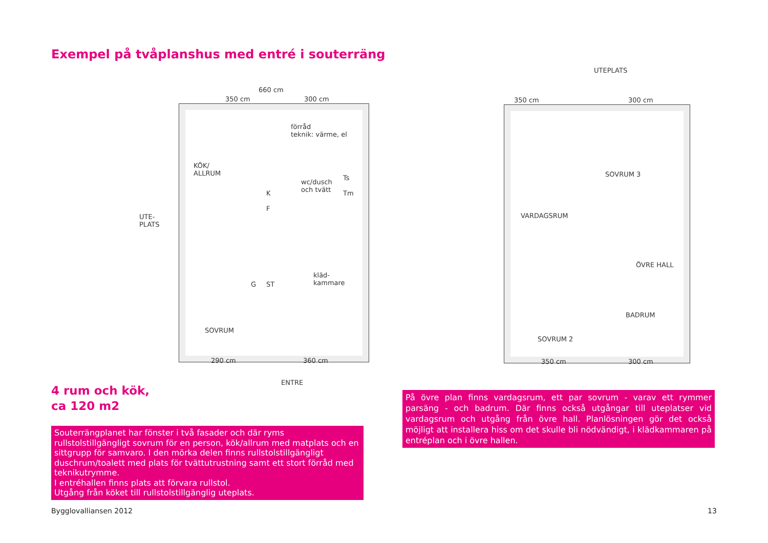Exempel på tvåplanshus med entré i souterräng
660 cm
350 cm 300 cm
förråd
teknik: värme, el
KÖK/
ALLRUM
wc/dusch
och tvätt
Ts
Tm
K
F
UTE-
PLATS
kläd-
kammare
G ST
SOVRUM
290 cm 360 cm
ENTRE
UTEPLATS
350 cm 300 cm
SOVRUM 3
VARDAGSRUM
ÖVRE HALL
BADRUM
SOVRUM 2
350 cm 300 cm
4 rum och kök,
ca 120 m2
Souterrängplanet har fönster i två fasader och där ryms rullstolstillgängligt sovrum för en person, kök/allrum med matplats och en sittgrupp för samvaro. I den mörka delen finns rullstolstillgängligt duschrum/toalett med plats för tvättutrustning samt ett stort förråd med teknikutrymme.
I entréhallen finns plats att förvara rullstol.
Utgång från köket till rullstolstillgänglig uteplats.
På övre plan finns vardagsrum, ett par sovrum - varav ett rymmer parsäng - och badrum. Där finns också utgångar till uteplatser vid vardagsrum och utgång från övre hall. Planlösningen gör det också möjligt att installera hiss om det skulle bli nödvändigt, i klädkammaren på entréplan och i övre hallen.
Bygglovalliansen 2012 13